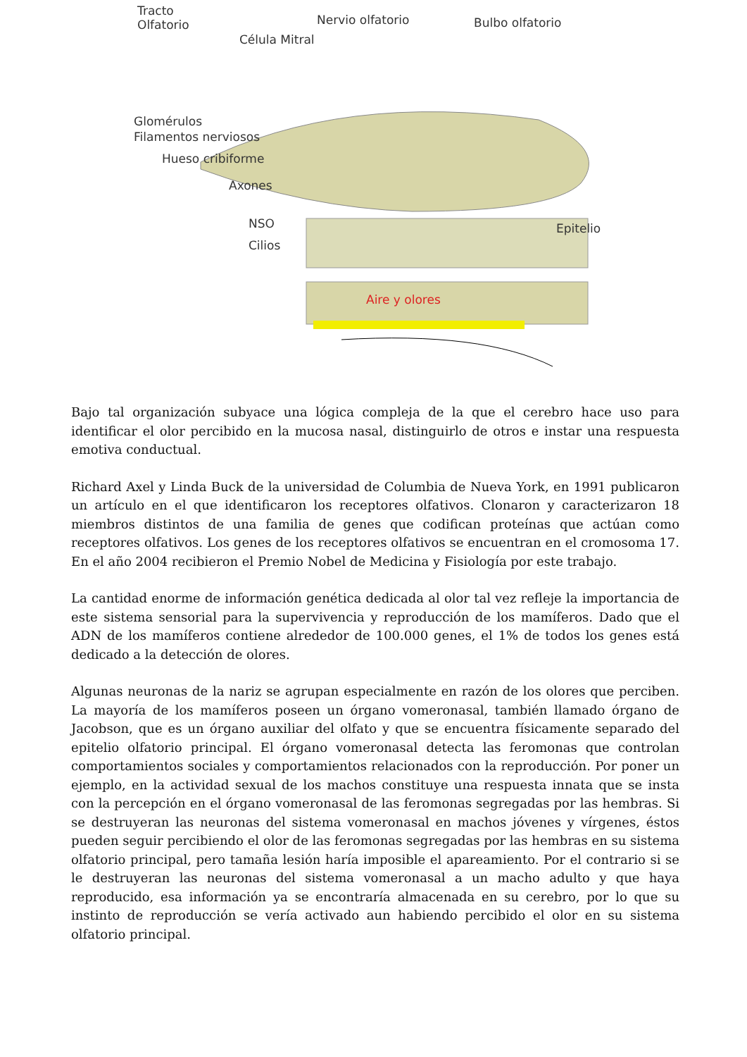Tracto
Olfatorio Nervio olfatorio Bulbo olfatorio
Célula Mitral
Glomérulos
Filamentos nerviosos
Hueso cribiforme
Axones
NSO
Cilios
Epitelio
Aire y olores
Bajo tal organización subyace una lógica compleja de la que el cerebro hace uso para identificar el olor percibido en la mucosa nasal, distinguirlo de otros e instar una respuesta emotiva conductual.
Richard Axel y Linda Buck de la universidad de Columbia de Nueva York, en 1991 publicaron un artículo en el que identificaron los receptores olfativos. Clonaron y caracterizaron 18 miembros distintos de una familia de genes que codifican proteínas que actúan como receptores olfativos. Los genes de los receptores olfativos se encuentran en el cromosoma 17. En el año 2004 recibieron el Premio Nobel de Medicina y Fisiología por este trabajo.
La cantidad enorme de información genética dedicada al olor tal vez refleje la importancia de este sistema sensorial para la supervivencia y reproducción de los mamíferos. Dado que el ADN de los mamíferos contiene alrededor de 100.000 genes, el 1% de todos los genes está dedicado a la detección de olores.
Algunas neuronas de la nariz se agrupan especialmente en razón de los olores que perciben. La mayoría de los mamíferos poseen un órgano vomeronasal, también llamado órgano de Jacobson, que es un órgano auxiliar del olfato y que se encuentra físicamente separado del epitelio olfatorio principal. El órgano vomeronasal detecta las feromonas que controlan comportamientos sociales y comportamientos relacionados con la reproducción. Por poner un ejemplo, en la actividad sexual de los machos constituye una respuesta innata que se insta con la percepción en el órgano vomeronasal de las feromonas segregadas por las hembras. Si se destruyeran las neuronas del sistema vomeronasal en machos jóvenes y vírgenes, éstos pueden seguir percibiendo el olor de las feromonas segregadas por las hembras en su sistema olfatorio principal, pero tamaña lesión haría imposible el apareamiento. Por el contrario si se le destruyeran las neuronas del sistema vomeronasal a un macho adulto y que haya reproducido, esa información ya se encontraría almacenada en su cerebro, por lo que su instinto de reproducción se vería activado aun habiendo percibido el olor en su sistema olfatorio principal.